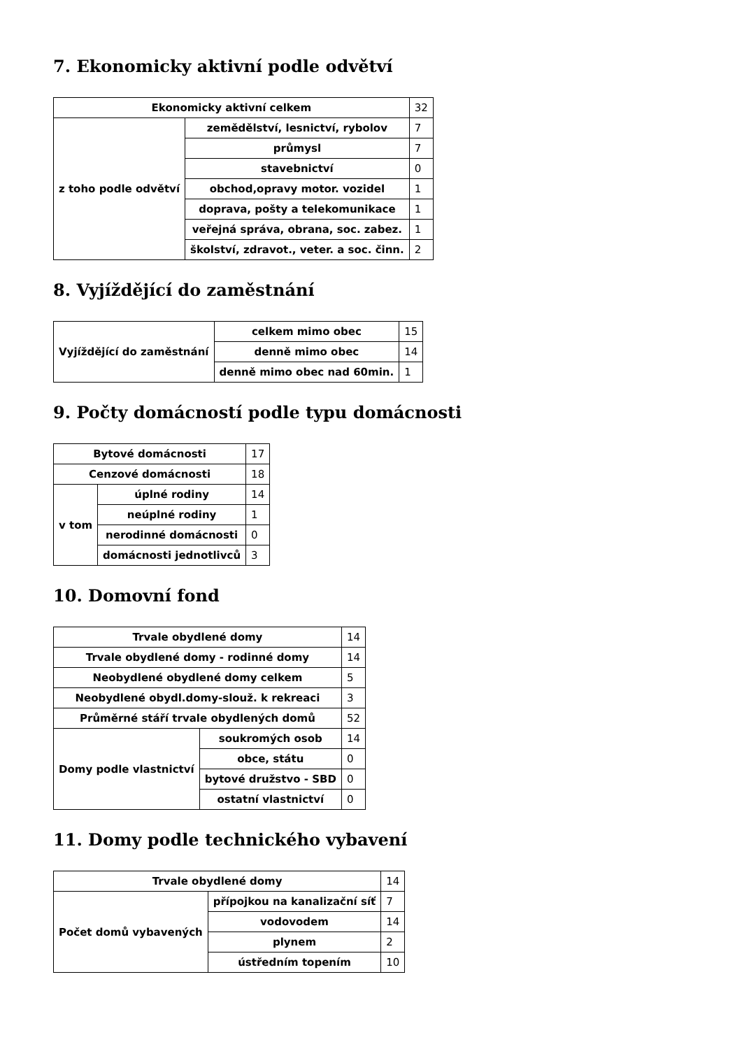7. Ekonomicky aktivní podle odvětví
| Ekonomicky aktivní celkem | | 32 |
| z toho podle odvětví | zemědělství, lesnictví, rybolov | 7 |
| | průmysl | 7 |
| | stavebnictví | 0 |
| | obchod,opravy motor. vozidel | 1 |
| | doprava, pošty a telekomunikace | 1 |
| | veřejná správa, obrana, soc. zabez. | 1 |
| | školství, zdravot., veter. a soc. činn. | 2 |
8. Vyjíždějící do zaměstnání
| Vyjíždějící do zaměstnání | celkem mimo obec | 15 |
| | denně mimo obec | 14 |
| | denně mimo obec nad 60min. | 1 |
9. Počty domácností podle typu domácnosti
| Bytové domácnosti | | 17 |
| Cenzové domácnosti | | 18 |
| v tom | úplné rodiny | 14 |
| | neúplné rodiny | 1 |
| | nerodinné domácnosti | 0 |
| | domácnosti jednotlivců | 3 |
10. Domovní fond
| Trvale obydlené domy | | 14 |
| Trvale obydlené domy - rodinné domy | | 14 |
| Neobydlené obydlené domy celkem | | 5 |
| Neobydlené obydl.domy-slouž. k rekreaci | | 3 |
| Průměrné stáří trvale obydlených domů | | 52 |
| Domy podle vlastnictví | soukromých osob | 14 |
| | obce, státu | 0 |
| | bytové družstvo - SBD | 0 |
| | ostatní vlastnictví | 0 |
11. Domy podle technického vybavení
| Trvale obydlené domy | | 14 |
| Počet domů vybavených | přípojkou na kanalizační síť | 7 |
| | vodovodem | 14 |
| | plynem | 2 |
| | ústředním topením | 10 |